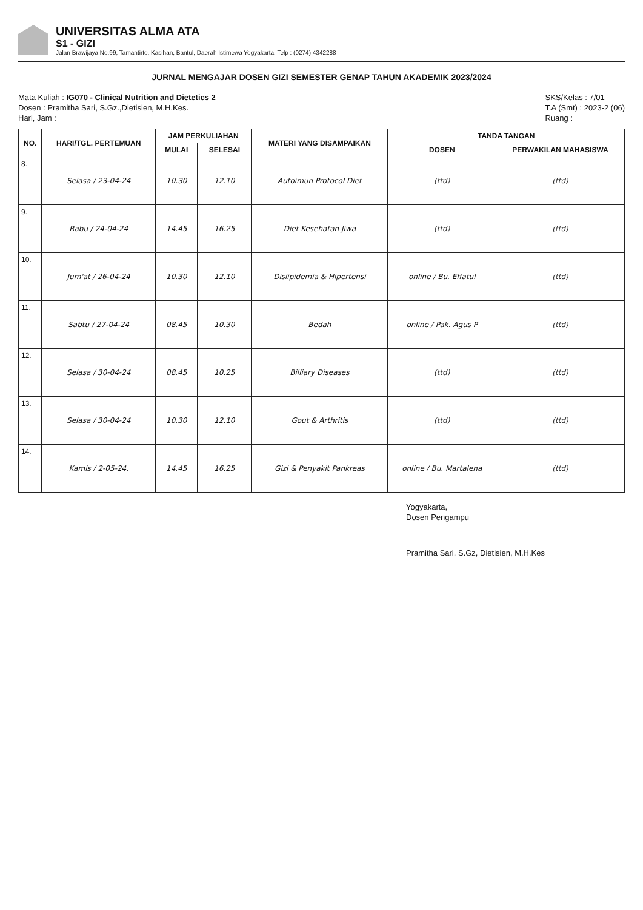UNIVERSITAS ALMA ATA
S1 - GIZI
Jalan Brawijaya No.99, Tamantirto, Kasihan, Bantul, Daerah Istimewa Yogyakarta. Telp : (0274) 4342288
JURNAL MENGAJAR DOSEN GIZI SEMESTER GENAP TAHUN AKADEMIK 2023/2024
Mata Kuliah : IG070 - Clinical Nutrition and Dietetics 2
Dosen : Pramitha Sari, S.Gz.,Dietisien, M.H.Kes.
Hari, Jam :
SKS/Kelas : 7/01
T.A (Smt) : 2023-2 (06)
Ruang :
| NO. | HARI/TGL. PERTEMUAN | JAM PERKULIAHAN | | MATERI YANG DISAMPAIKAN | TANDA TANGAN | |
| --- | --- | --- | --- | --- | --- | --- |
| | | MULAI | SELESAI | | DOSEN | PERWAKILAN MAHASISWA |
| 8. | Selasa / 23-04-24 | 10.30 | 12.10 | Autoimun Protocol Diet | (ttd) | (ttd) |
| 9. | Rabu / 24-04-24 | 14.45 | 16.25 | Diet Kesehatan Jiwa | (ttd) | (ttd) |
| 10. | Jum'at / 26-04-24 | 10.30 | 12.10 | Dislipidemia & Hipertensi | online / Bu. Effatul | (ttd) |
| 11. | Sabtu / 27-04-24 | 08.45 | 10.30 | Bedah | online / Pak. Agus P | (ttd) |
| 12. | Selasa / 30-04-24 | 08.45 | 10.25 | Billiary Diseases | (ttd) | (ttd) |
| 13. | Selasa / 30-04-24 | 10.30 | 12.10 | Gout & Arthritis | (ttd) | (ttd) |
| 14. | Kamis / 2-05-24. | 14.45 | 16.25 | Gizi & Penyakit Pankreas | online / Bu. Martalena | (ttd) |
Yogyakarta,
Dosen Pengampu
Pramitha Sari, S.Gz, Dietisien, M.H.Kes